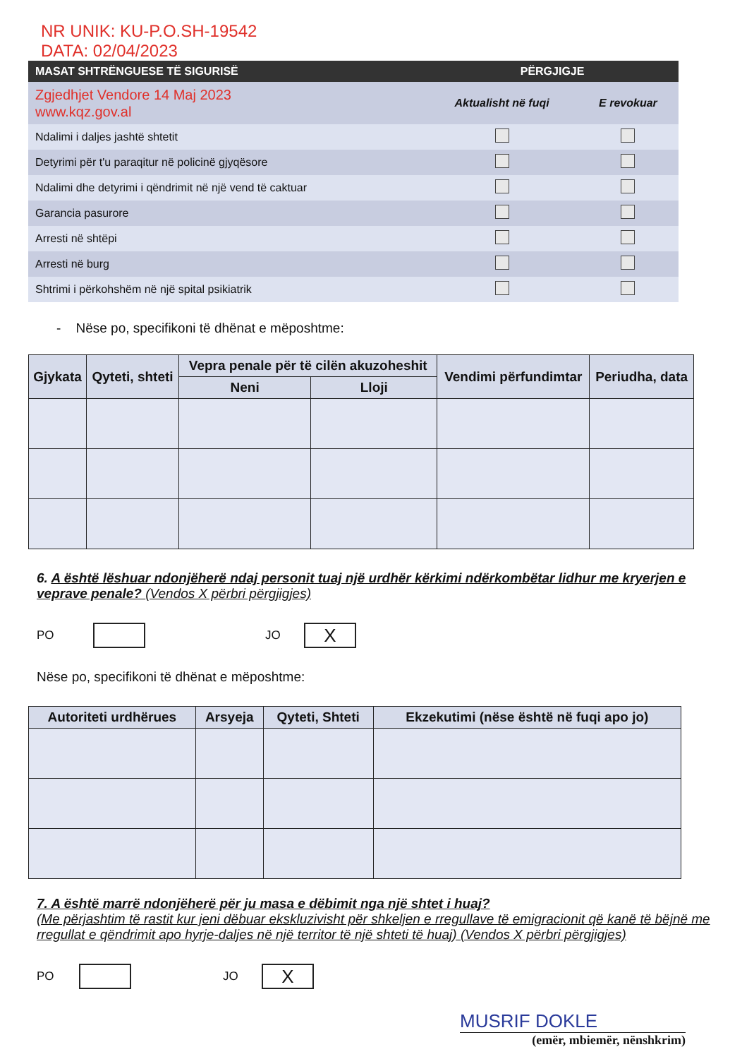NR UNIK: KU-P.O.SH-19542
DATA: 02/04/2023
| MASAT SHTRËNGUESE TË SIGURISË | PËRGJIGJE | |
| --- | --- | --- |
| Zgjedhjet Vendore 14 Maj 2023 www.kqz.gov.al | Aktualisht në fuqi | E revokuar |
| Ndalimi i daljes jashtë shtetit | | |
| Detyrimi për t'u paraqitur në policinë gjyqësore | | |
| Ndalimi dhe detyrimi i qëndrimit në një vend të caktuar | | |
| Garancia pasurore | | |
| Arresti në shtëpi | | |
| Arresti në burg | | |
| Shtrimi i përkohshëm në një spital psikiatrik | | |
- Nëse po, specifikoni të dhënat e mëposhtme:
| Gjykata | Qyteti, shteti | Vepra penale për të cilën akuzoheshit | | Vendimi përfundimtar | Periudha, data |
| --- | --- | --- | --- | --- | --- |
| | | Neni | Lloji | | |
6. A është lëshuar ndonjëherë ndaj personit tuaj një urdhër kërkimi ndërkombëtar lidhur me kryerjen e veprave penale? (Vendos X përbri përgjigjes)
PO JO X
Nëse po, specifikoni të dhënat e mëposhtme:
| Autoriteti urdhërues | Arsyeja | Qyteti, Shteti | Ekzekutimi (nëse është në fuqi apo jo) |
| --- | --- | --- | --- |
7. A është marrë ndonjëherë për ju masa e dëbimit nga një shtet i huaj?
(Me përjashtim të rastit kur jeni dëbuar ekskluzivisht për shkeljen e rregullave të emigracionit që kanë të bëjnë me rregullat e qëndrimit apo hyrje-daljes në një territor të një shteti të huaj) (Vendos X përbri përgjigjes)
PO JO X
MUSRIF DOKLE
(emër, mbiemër, nënshkrim)